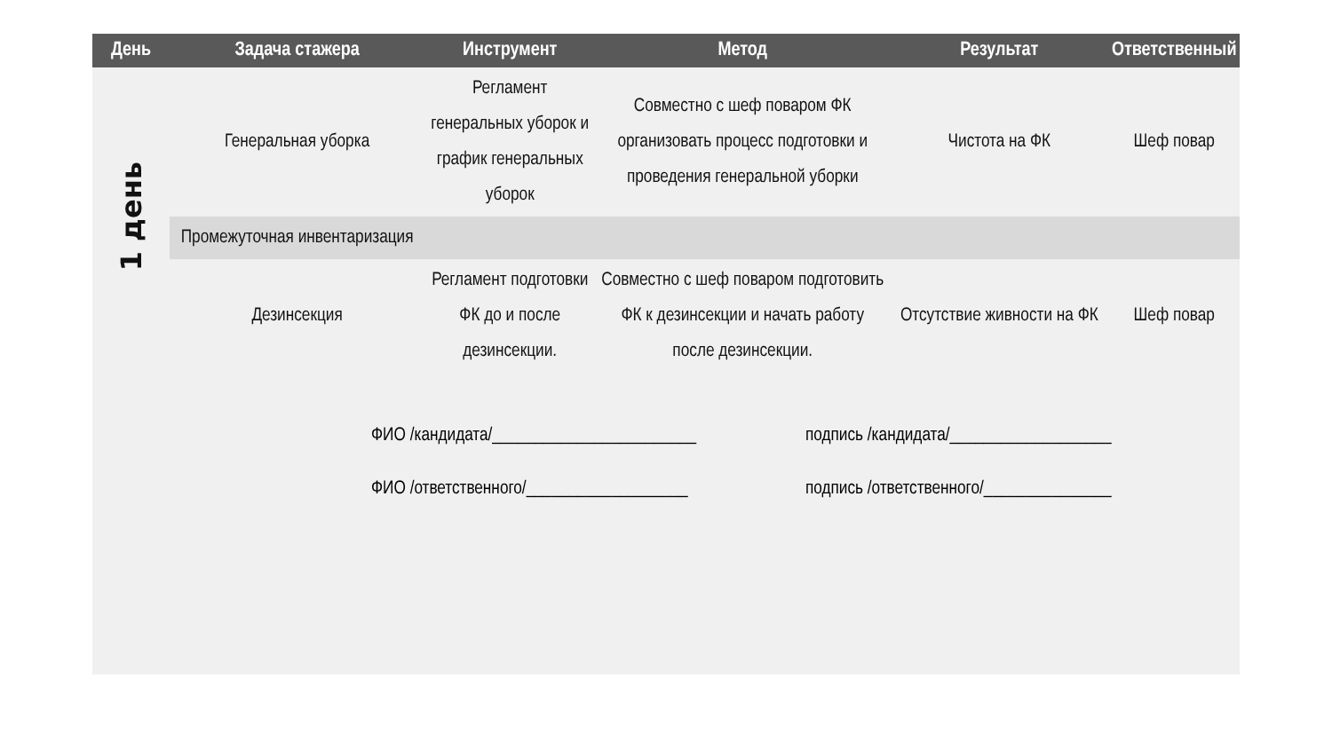| День | Задача стажера | Инструмент | Метод | Результат | Ответственный |
| --- | --- | --- | --- | --- | --- |
| 1 день | Генеральная уборка | Регламент генеральных уборок и график генеральных уборок | Совместно с шеф поваром ФК организовать процесс подготовки и проведения генеральной уборки | Чистота на ФК | Шеф повар |
| | Промежуточная инвентаризация | | | | |
| | Дезинсекция | Регламент подготовки ФК до и после дезинсекции. | Совместно с шеф поваром подготовить ФК к дезинсекции и начать работу после дезинсекции. | Отсутствие живности на ФК | Шеф повар |
ФИО /кандидата/________________________ подпись /кандидата/___________________
ФИО /ответственного/___________________ подпись /ответственного/_______________